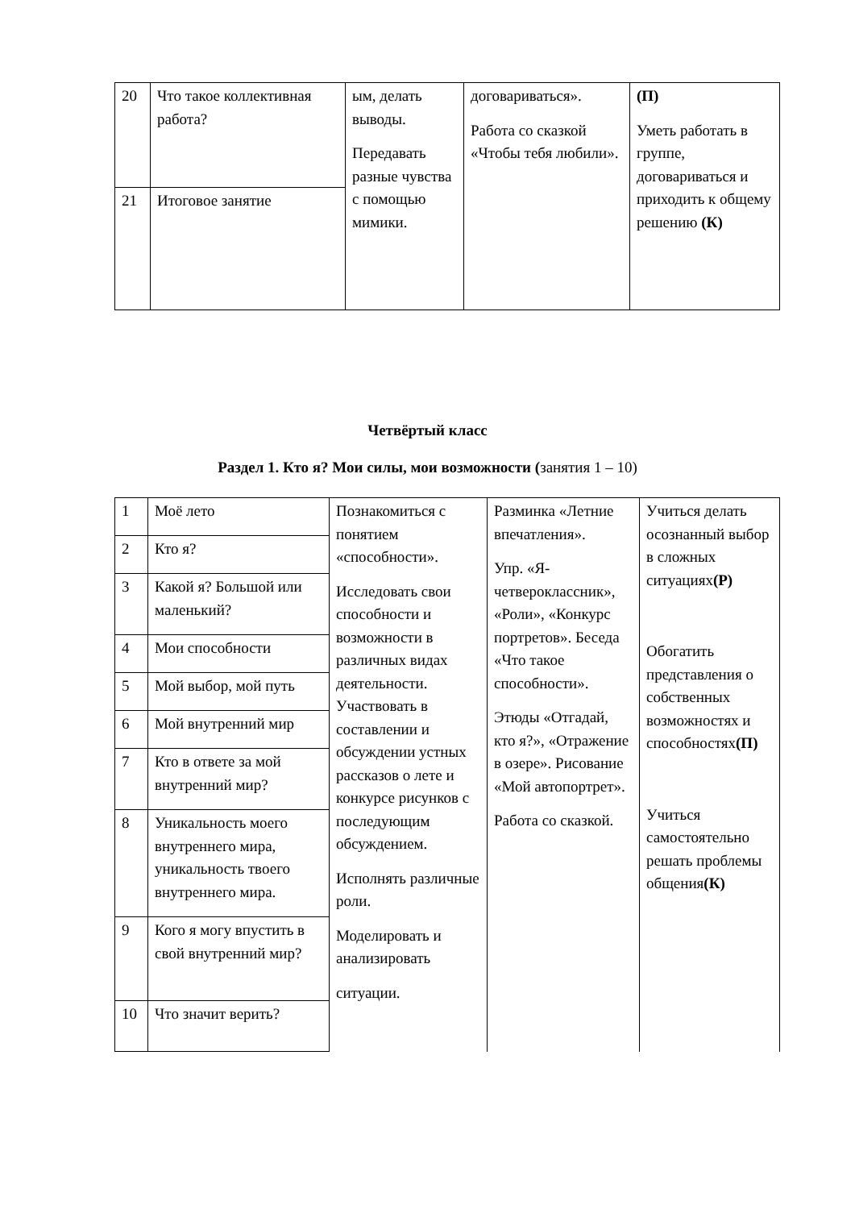| 20 | Что такое коллективная работа? | ым, делать выводы. Передавать разные чувства с помощью мимики. | договариваться». Работа со сказкой «Чтобы тебя любили». | (П) Уметь работать в группе, договариваться и приходить к общему решению (К) |
| 21 | Итоговое занятие | | | |
Четвёртый класс
Раздел 1. Кто я? Мои силы, мои возможности (занятия 1 – 10)
| 1 | Моё лето | Познакомиться с понятием «способности». Исследовать свои способности и возможности в различных видах деятельности. Участвовать в составлении и обсуждении устных рассказов о лете и конкурсе рисунков с последующим обсуждением. Исполнять различные роли. Моделировать и анализировать ситуации. | Разминка «Летние впечатления». Упр. «Я-четвероклассник», «Роли», «Конкурс портретов». Беседа «Что такое способности». Этюды «Отгадай, кто я?», «Отражение в озере». Рисование «Мой автопортрет». Работа со сказкой. | Учиться делать осознанный выбор в сложных ситуациях (Р) Обогатить представления о собственных возможностях и способностях (П) Учиться самостоятельно решать проблемы общения (К) |
| 2 | Кто я? | | | |
| 3 | Какой я? Большой или маленький? | | | |
| 4 | Мои способности | | | |
| 5 | Мой выбор, мой путь | | | |
| 6 | Мой внутренний мир | | | |
| 7 | Кто в ответе за мой внутренний мир? | | | |
| 8 | Уникальность моего внутреннего мира, уникальность твоего внутреннего мира. | | | |
| 9 | Кого я могу впустить в свой внутренний мир? | | | |
| 10 | Что значит верить? | | | |